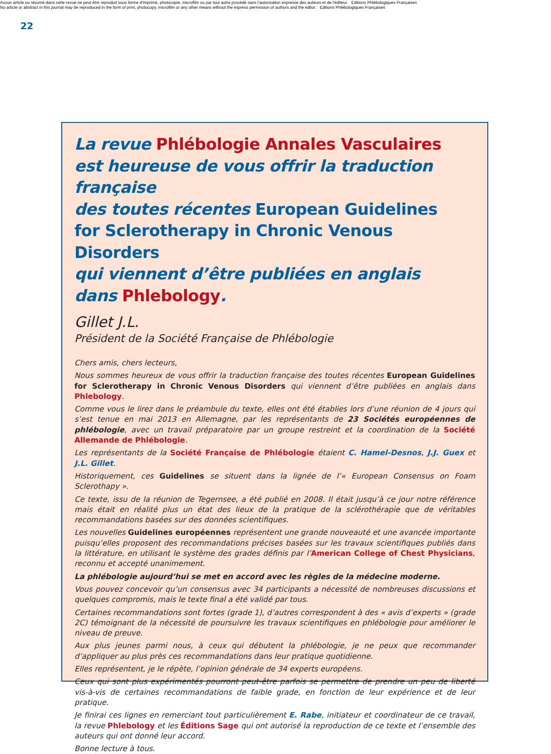Aucun article ou résumé dans cette revue ne peut être reproduit sous forme d'imprimé, photocopie, microfilm ou par tout autre procédé sans l'autorisation expresse des auteurs et de l'éditeur. Editions Phlébologiques Françaises
No article or abstract in this journal may be reproduced in the form of print, photocopy, microfilm or any other means without the express permission of authors and the editor. Editions Phlébologiques Françaises
22
La revue Phlébologie Annales Vasculaires
est heureuse de vous offrir la traduction française
des toutes récentes European Guidelines
for Sclerotherapy in Chronic Venous Disorders
qui viennent d’être publiées en anglais
dans Phlebology.
Gillet J.L.
Président de la Société Française de Phlébologie
Chers amis, chers lecteurs,
Nous sommes heureux de vous offrir la traduction française des toutes récentes European Guidelines for Sclerotherapy in Chronic Venous Disorders qui viennent d’être publiées en anglais dans Phlebology.
Comme vous le lirez dans le préambule du texte, elles ont été établies lors d’une réunion de 4 jours qui s’est tenue en mai 2013 en Allemagne, par les représentants de 23 Sociétés européennes de phlébologie, avec un travail préparatoire par un groupe restreint et la coordination de la Société Allemande de Phlébologie.
Les représentants de la Société Française de Phlébologie étaient C. Hamel-Desnos, J.J. Guex et J.L. Gillet.
Historiquement, ces Guidelines se situent dans la lignée de l’« European Consensus on Foam Sclerothapy ».
Ce texte, issu de la réunion de Tegernsee, a été publié en 2008. Il était jusqu’à ce jour notre référence mais était en réalité plus un état des lieux de la pratique de la sclérothérapie que de véritables recommandations basées sur des données scientifiques.
Les nouvelles Guidelines européennes représentent une grande nouveauté et une avancée importante puisqu’elles proposent des recommandations précises basées sur les travaux scientifiques publiés dans la littérature, en utilisant le système des grades définis par l’American College of Chest Physicians, reconnu et accepté unanimement.
La phlébologie aujourd’hui se met en accord avec les règles de la médecine moderne.
Vous pouvez concevoir qu’un consensus avec 34 participants a nécessité de nombreuses discussions et quelques compromis, mais le texte final a été validé par tous.
Certaines recommandations sont fortes (grade 1), d’autres correspondent à des « avis d’experts » (grade 2C) témoignant de la nécessité de poursuivre les travaux scientifiques en phlébologie pour améliorer le niveau de preuve.
Aux plus jeunes parmi nous, à ceux qui débutent la phlébologie, je ne peux que recommander d’appliquer au plus près ces recommandations dans leur pratique quotidienne.
Elles représentent, je le répète, l’opinion générale de 34 experts européens.
Ceux qui sont plus expérimentés pourront peut-être parfois se permettre de prendre un peu de liberté vis-à-vis de certaines recommandations de faible grade, en fonction de leur expérience et de leur pratique.
Je finirai ces lignes en remerciant tout particulièrement E. Rabe, initiateur et coordinateur de ce travail, la revue Phlebology et les Éditions Sage qui ont autorisé la reproduction de ce texte et l’ensemble des auteurs qui ont donné leur accord.
Bonne lecture à tous.